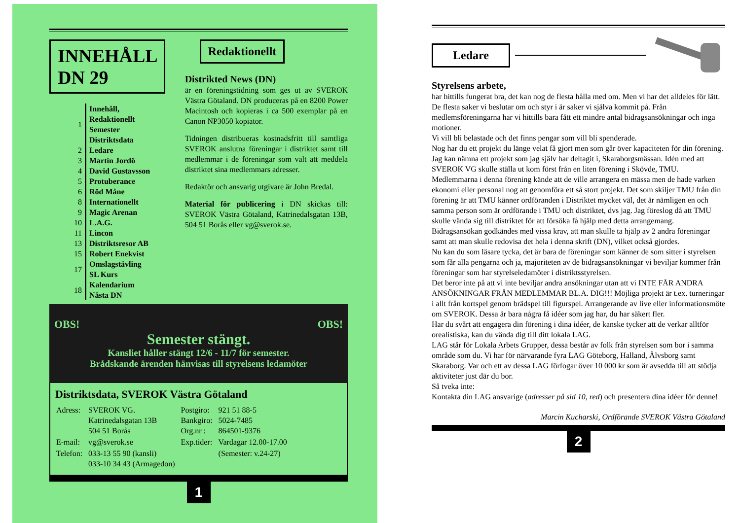INNEHÅLL DN 29
| 1 | Innehåll, Redaktionellt Semester Distriktsdata |
| 2 | Ledare |
| 3 | Martin Jordö |
| 4 | David Gustavsson |
| 5 | Protuberance |
| 6 | Röd Måne |
| 8 | Internationellt |
| 9 | Magic Arenan |
| 10 | L.A.G. |
| 11 | Lincon |
| 13 | Distriktsresor AB |
| 15 | Robert Enekvist |
| 17 | Omslagstävling SL Kurs |
| 18 | Kalendarium Nästa DN |
Redaktionellt
Distrikted News (DN)
är en föreningstidning som ges ut av SVEROK Västra Götaland. DN produceras på en 8200 Power Macintosh och kopieras i ca 500 exemplar på en Canon NP3050 kopiator.
Tidningen distribueras kostnadsfritt till samtliga SVEROK anslutna föreningar i distriktet samt till medlemmar i de föreningar som valt att meddela distriktet sina medlemmars adresser.
Redaktör och ansvarig utgivare är John Bredal.
Material för publicering i DN skickas till: SVEROK Västra Götaland, Katrinedalsgatan 13B, 504 51 Borås eller vg@sverok.se.
OBS! OBS!
Semester stängt.
Kansliet håller stängt 12/6 - 11/7 för semester.
Brådskande ärenden hänvisas till styrelsens ledamöter
Distriktsdata, SVEROK Västra Götaland
| Adress: | SVEROK VG. Katrinedalsgatan 13B 504 51 Borås | Postgiro: Bankgiro: Org.nr : | 921 51 88-5 5024-7485 864501-9376 |
| E-mail: | vg@sverok.se | Exp.tider: | Vardagar 12.00-17.00 |
| Telefon: | 033-13 55 90 (kansli) 033-10 34 43 (Armagedon) | | (Semester: v.24-27) |
1
Ledare
Styrelsens arbete,
har hittills fungerat bra, det kan nog de flesta hålla med om. Men vi har det alldeles för lätt. De flesta saker vi beslutar om och styr i är saker vi själva kommit på. Från medlemsföreningarna har vi hittills bara fått ett mindre antal bidragsansökningar och inga motioner.
Vi vill bli belastade och det finns pengar som vill bli spenderade.
Nog har du ett projekt du länge velat få gjort men som går över kapaciteten för din förening. Jag kan nämna ett projekt som jag själv har deltagit i, Skaraborgsmässan. Idén med att SVEROK VG skulle ställa ut kom först från en liten förening i Skövde, TMU.
Medlemmarna i denna förening kände att de ville arrangera en mässa men de hade varken ekonomi eller personal nog att genomföra ett så stort projekt. Det som skiljer TMU från din förening är att TMU känner ordföranden i Distriktet mycket väl, det är nämligen en och samma person som är ordförande i TMU och distriktet, dvs jag. Jag föreslog då att TMU skulle vända sig till distriktet för att försöka få hjälp med detta arrangemang. Bidragsansökan godkändes med vissa krav, att man skulle ta hjälp av 2 andra föreningar samt att man skulle redovisa det hela i denna skrift (DN), vilket också gjordes.
Nu kan du som läsare tycka, det är bara de föreningar som känner de som sitter i styrelsen som får alla pengarna och ja, majoriteten av de bidragsansökningar vi beviljar kommer från föreningar som har styrelseledamöter i distriktsstyrelsen.
Det beror inte på att vi inte beviljar andra ansökningar utan att vi INTE FÅR ANDRA ANSÖKNINGAR FRÅN MEDLEMMAR BL.A. DIG!!! Möjliga projekt är t.ex. turneringar i allt från kortspel genom brädspel till figurspel. Arrangerande av live eller informationsmöte om SVEROK. Dessa är bara några få idéer som jag har, du har säkert fler.
Har du svårt att engagera din förening i dina idéer, de kanske tycker att de verkar alltför orealistiska, kan du vända dig till ditt lokala LAG.
LAG står för Lokala Arbets Grupper, dessa består av folk från styrelsen som bor i samma område som du. Vi har för närvarande fyra LAG Göteborg, Halland, Älvsborg samt Skaraborg. Var och ett av dessa LAG förfogar över 10 000 kr som är avsedda till att stödja aktiviteter just där du bor.
Så tveka inte:
Kontakta din LAG ansvarige (adresser på sid 10, red) och presentera dina idéer för denne!
Marcin Kucharski, Ordförande SVEROK Västra Götaland
2